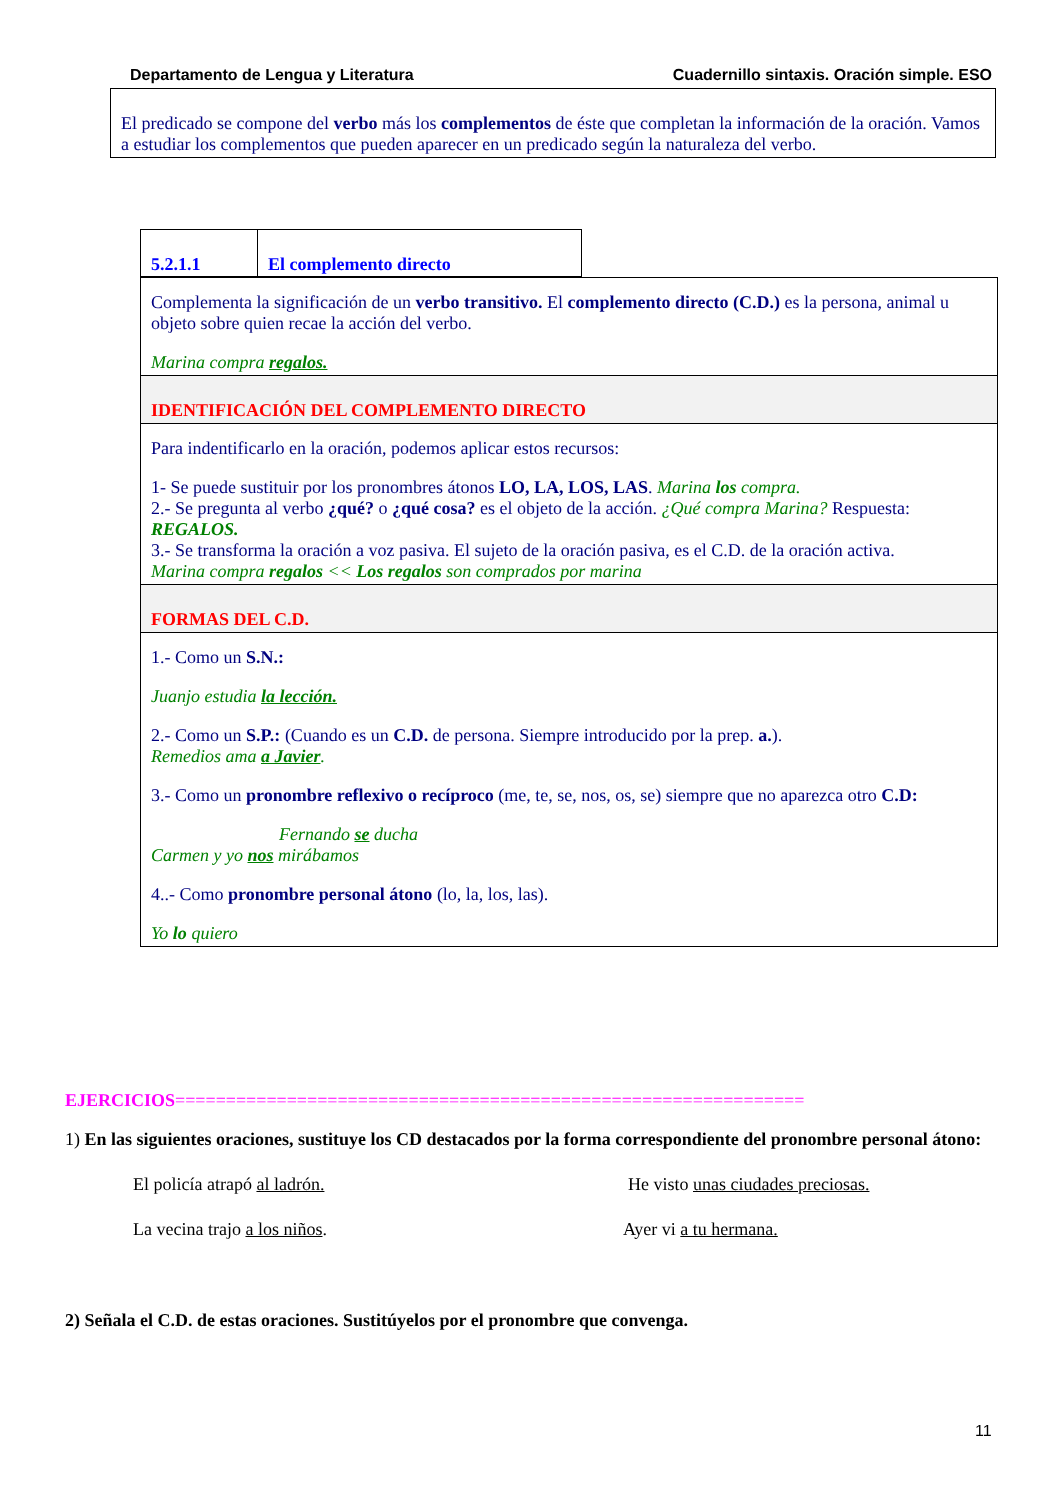Departamento de Lengua y Literatura Cuadernillo sintaxis. Oración simple. ESO
El predicado se compone del verbo más los complementos de éste que completan la información de la oración. Vamos a estudiar los complementos que pueden aparecer en un predicado según la naturaleza del verbo.
5.2.1.1 El complemento directo
Complementa la significación de un verbo transitivo. El complemento directo (C.D.) es la persona, animal u objeto sobre quien recae la acción del verbo.
Marina compra regalos.
IDENTIFICACIÓN DEL COMPLEMENTO DIRECTO
Para indentificarlo en la oración, podemos aplicar estos recursos:
1- Se puede sustituir por los pronombres átonos LO, LA, LOS, LAS. Marina los compra.
2.- Se pregunta al verbo ¿qué? o ¿qué cosa? es el objeto de la acción. ¿Qué compra Marina? Respuesta: REGALOS.
3.- Se transforma la oración a voz pasiva. El sujeto de la oración pasiva, es el C.D. de la oración activa.
Marina compra regalos << Los regalos son comprados por marina
FORMAS DEL C.D.
1.- Como un S.N.:
Juanjo estudia la lección.
2.- Como un S.P.: (Cuando es un C.D. de persona. Siempre introducido por la prep. a.).
Remedios ama a Javier.
3.- Como un pronombre reflexivo o recíproco (me, te, se, nos, os, se) siempre que no aparezca otro C.D:
Fernando se ducha
Carmen y yo nos mirábamos
4..- Como pronombre personal átono (lo, la, los, las).
Yo lo quiero
EJERCICIOS==============================================================
1) En las siguientes oraciones, sustituye los CD destacados por la forma correspondiente del pronombre personal átono:
El policía atrapó al ladrón. He visto unas ciudades preciosas.
La vecina trajo a los niños. Ayer vi a tu hermana.
2) Señala el C.D. de estas oraciones. Sustitúyelos por el pronombre que convenga.
11